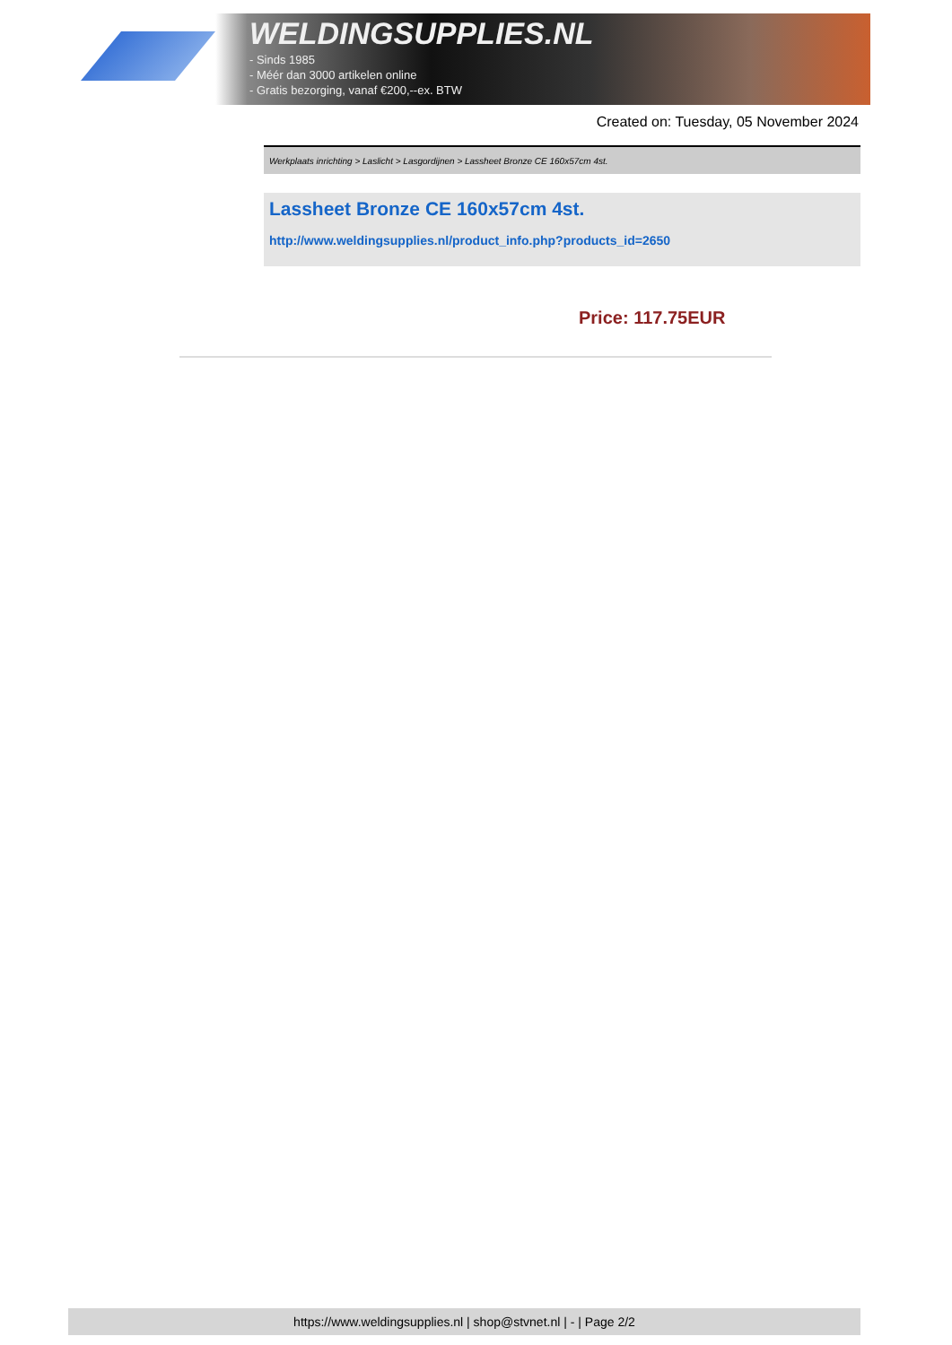WELDINGSUPPLIES.NL
- Sinds 1985
- Méér dan 3000 artikelen online
- Gratis bezorging, vanaf €200,--ex. BTW
Created on: Tuesday, 05 November 2024
Werkplaats inrichting > Laslicht > Lasgordijnen > Lassheet Bronze CE 160x57cm 4st.
Lassheet Bronze CE 160x57cm 4st.
http://www.weldingsupplies.nl/product_info.php?products_id=2650
Price: 117.75EUR
https://www.weldingsupplies.nl | shop@stvnet.nl | - | Page 2/2